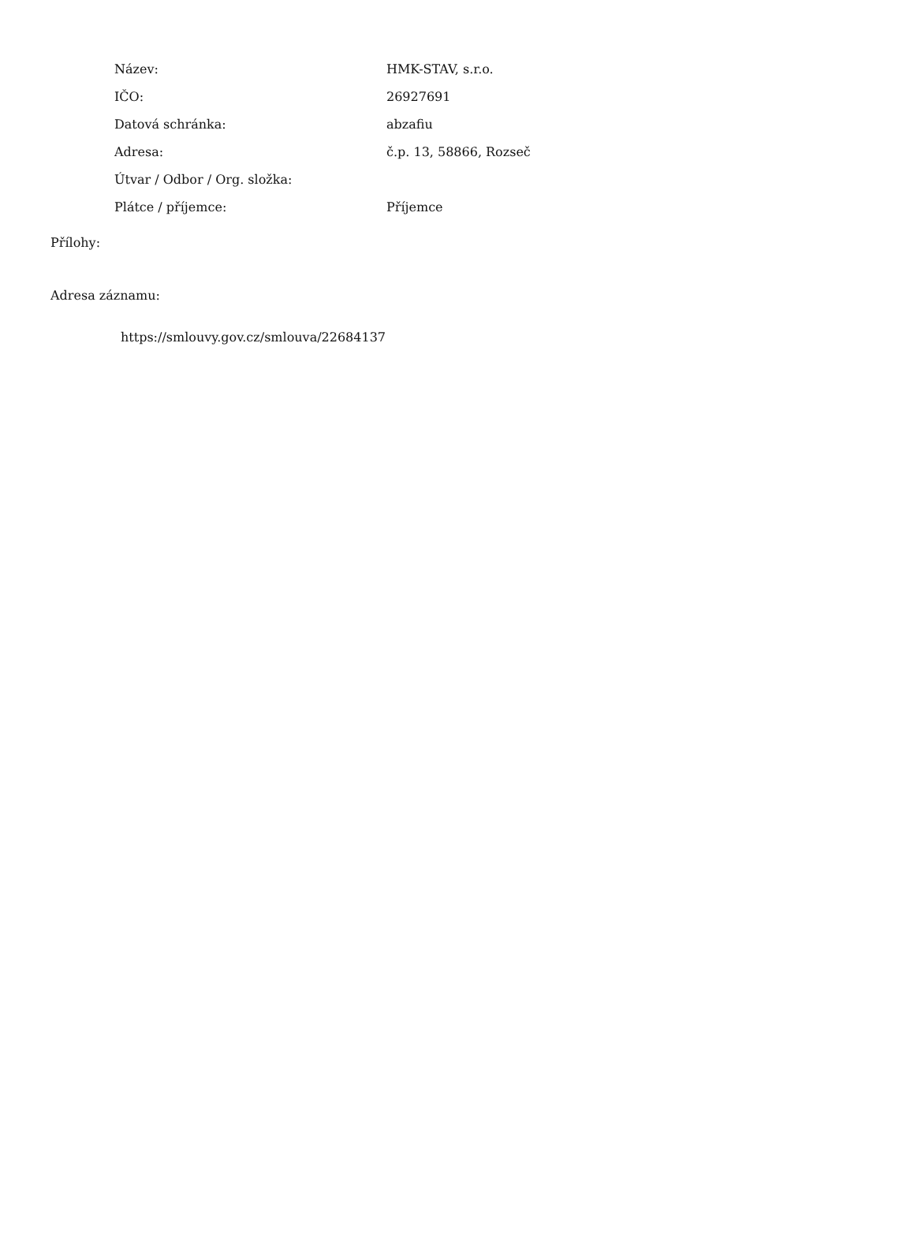| Název: | HMK-STAV, s.r.o. |
| IČO: | 26927691 |
| Datová schránka: | abzafiu |
| Adresa: | č.p. 13, 58866, Rozseč |
| Útvar / Odbor / Org. složka: | |
| Plátce / příjemce: | Příjemce |
Přílohy:
Adresa záznamu:
https://smlouvy.gov.cz/smlouva/22684137